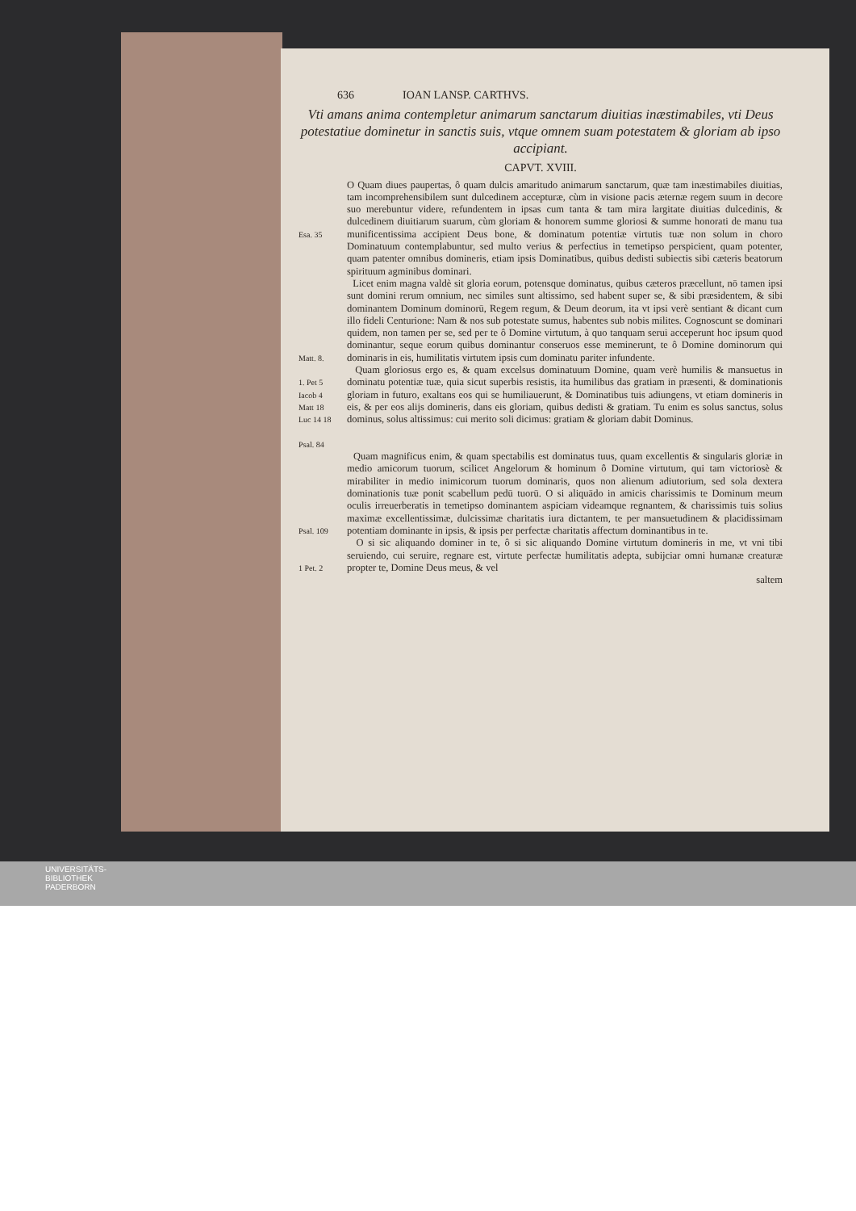636 IOAN LANSP. CARTHVS.
Vti amans anima contempletur animarum sanctarum diuitias inæstimabiles, vti Deus potestatiue dominetur in sanctis suis, vtque omnem suam potestatem & gloriam ab ipso accipiant.
CAPVT. XVIII.
Esa. 35
O Quam diues paupertas, ô quam dulcis amaritudo animarum sanctarum, quæ tam inæstimabiles diuitias, tam incomprehensibilem sunt dulcedinem accepturæ, cùm in visione pacis æternæ regem suum in decore suo merebuntur videre, refundentem in ipsas cum tanta & tam mira largitate diuitias dulcedinis, & dulcedinem diuitiarum suarum, cùm gloriam & honorem summe gloriosi & summe honorati de manu tua munificentissima accipient Deus bone, & dominatum potentiæ virtutis tuæ non solum in choro Dominatuum contemplabuntur, sed multo verius & perfectius in temetipso perspicient, quam potenter, quam patenter omnibus domineris, etiam ipsis Dominatibus, quibus dedisti subiectis sibi cæteris beatorum spirituum agminibus dominari.
Matt. 8.
Licet enim magna valdè sit gloria eorum, potensque dominatus, quibus cæteros præcellunt, nō tamen ipsi sunt domini rerum omnium, nec similes sunt altissimo, sed habent super se, & sibi præsidentem, & sibi dominantem Dominum dominorū, Regem regum, & Deum deorum, ita vt ipsi verè sentiant & dicant cum illo fideli Centurione: Nam & nos sub potestate sumus, habentes sub nobis milites. Cognoscunt se dominari quidem, non tamen per se, sed per te ô Domine virtutum, à quo tanquam serui acceperunt hoc ipsum quod dominantur, seque eorum quibus dominantur conseruos esse meminerunt, te ô Domine dominorum qui dominaris in eis, humilitatis virtutem ipsis cum dominatu pariter infundente.
1. Pet 5
Iacob 4
Matt 18
Luc 14 18
Psal. 84
Quam gloriosus ergo es, & quam excelsus dominatuum Domine, quam verè humilis & mansuetus in dominatu potentiæ tuæ, quia sicut superbis resistis, ita humilibus das gratiam in præsenti, & dominationis gloriam in futuro, exaltans eos qui se humiliauerunt, & Dominatibus tuis adiungens, vt etiam domineris in eis, & per eos alijs domineris, dans eis gloriam, quibus dedisti & gratiam. Tu enim es solus sanctus, solus dominus, solus altissimus: cui merito soli dicimus: gratiam & gloriam dabit Dominus.
Psal. 109
Quam magnificus enim, & quam spectabilis est dominatus tuus, quam excellentis & singularis gloriæ in medio amicorum tuorum, scilicet Angelorum & hominum ô Domine virtutum, qui tam victoriosè & mirabiliter in medio inimicorum tuorum dominaris, quos non alienum adiutorium, sed sola dextera dominationis tuæ ponit scabellum pedū tuorū. O si aliquādo in amicis charissimis te Dominum meum oculis irreuerberatis in temetipso dominantem aspiciam videamque regnantem, & charissimis tuis solius maximæ excellentissimæ, dulcissimæ charitatis iura dictantem, te per mansuetudinem & placidissimam potentiam dominante in ipsis, & ipsis per perfectæ charitatis affectum dominantibus in te.
1 Pet. 2
O si sic aliquando dominer in te, ô si sic aliquando Domine virtutum domineris in me, vt vni tibi seruiendo, cui seruire, regnare est, virtute perfectæ humilitatis adepta, subijciar omni humanæ creaturæ propter te, Domine Deus meus, & vel
saltem
UNIVERSITÄTS-
BIBLIOTHEK
PADERBORN